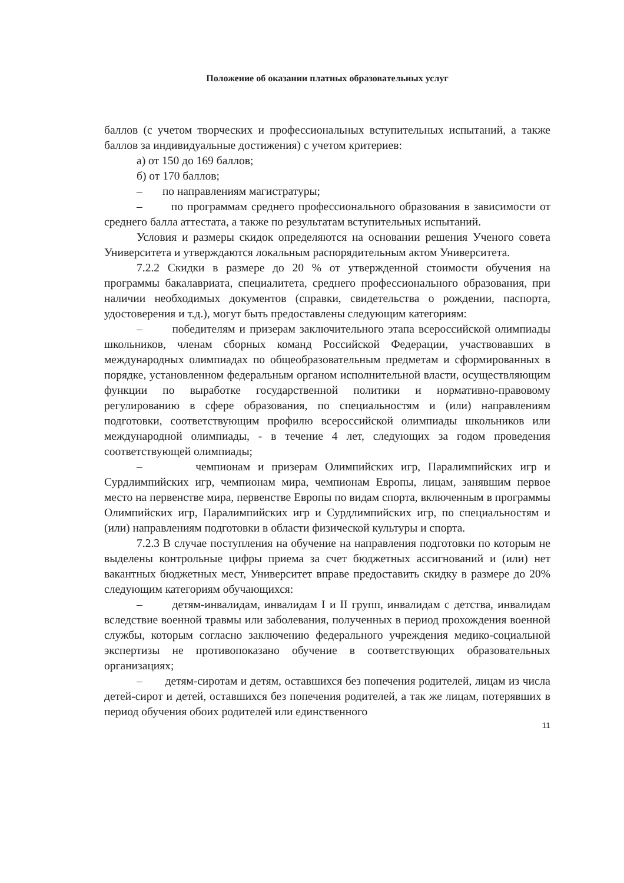Положение об оказании платных образовательных услуг
баллов (с учетом творческих и профессиональных вступительных испытаний, а также баллов за индивидуальные достижения) с учетом критериев:
а) от 150 до 169 баллов;
б) от 170 баллов;
– по направлениям магистратуры;
– по программам среднего профессионального образования в зависимости от среднего балла аттестата, а также по результатам вступительных испытаний.
Условия и размеры скидок определяются на основании решения Ученого совета Университета и утверждаются локальным распорядительным актом Университета.
7.2.2 Скидки в размере до 20 % от утвержденной стоимости обучения на программы бакалавриата, специалитета, среднего профессионального образования, при наличии необходимых документов (справки, свидетельства о рождении, паспорта, удостоверения и т.д.), могут быть предоставлены следующим категориям:
– победителям и призерам заключительного этапа всероссийской олимпиады школьников, членам сборных команд Российской Федерации, участвовавших в международных олимпиадах по общеобразовательным предметам и сформированных в порядке, установленном федеральным органом исполнительной власти, осуществляющим функции по выработке государственной политики и нормативно-правовому регулированию в сфере образования, по специальностям и (или) направлениям подготовки, соответствующим профилю всероссийской олимпиады школьников или международной олимпиады, - в течение 4 лет, следующих за годом проведения соответствующей олимпиады;
– чемпионам и призерам Олимпийских игр, Паралимпийских игр и Сурдлимпийских игр, чемпионам мира, чемпионам Европы, лицам, занявшим первое место на первенстве мира, первенстве Европы по видам спорта, включенным в программы Олимпийских игр, Паралимпийских игр и Сурдлимпийских игр, по специальностям и (или) направлениям подготовки в области физической культуры и спорта.
7.2.3 В случае поступления на обучение на направления подготовки по которым не выделены контрольные цифры приема за счет бюджетных ассигнований и (или) нет вакантных бюджетных мест, Университет вправе предоставить скидку в размере до 20% следующим категориям обучающихся:
– детям-инвалидам, инвалидам I и II групп, инвалидам с детства, инвалидам вследствие военной травмы или заболевания, полученных в период прохождения военной службы, которым согласно заключению федерального учреждения медико-социальной экспертизы не противопоказано обучение в соответствующих образовательных организациях;
– детям-сиротам и детям, оставшихся без попечения родителей, лицам из числа детей-сирот и детей, оставшихся без попечения родителей, а так же лицам, потерявших в период обучения обоих родителей или единственного
11